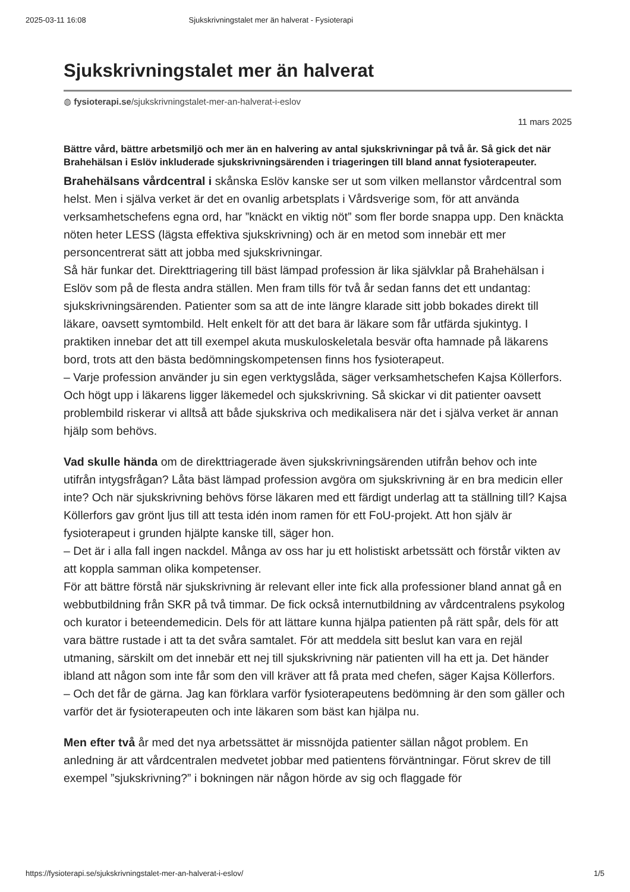2025-03-11 16:08 Sjukskrivningstalet mer än halverat - Fysioterapi
Sjukskrivningstalet mer än halverat
◍ fysioterapi.se/sjukskrivningstalet-mer-an-halverat-i-eslov
11 mars 2025
Bättre vård, bättre arbetsmiljö och mer än en halvering av antal sjukskrivningar på två år. Så gick det när Brahehälsan i Eslöv inkluderade sjukskrivningsärenden i triageringen till bland annat fysioterapeuter.
Brahehälsans vårdcentral i skånska Eslöv kanske ser ut som vilken mellanstor vårdcentral som helst. Men i själva verket är det en ovanlig arbetsplats i Vårdsverige som, för att använda verksamhetschefens egna ord, har ”knäckt en viktig nöt” som fler borde snappa upp. Den knäckta nöten heter LESS (lägsta effektiva sjukskrivning) och är en metod som innebär ett mer personcentrerat sätt att jobba med sjukskrivningar.
Så här funkar det. Direkttriagering till bäst lämpad profession är lika självklar på Brahehälsan i Eslöv som på de flesta andra ställen. Men fram tills för två år sedan fanns det ett undantag: sjukskrivningsärenden. Patienter som sa att de inte längre klarade sitt jobb bokades direkt till läkare, oavsett symtombild. Helt enkelt för att det bara är läkare som får utfärda sjukintyg. I praktiken innebar det att till exempel akuta muskuloskeletala besvär ofta hamnade på läkarens bord, trots att den bästa bedömningskompetensen finns hos fysioterapeut.
– Varje profession använder ju sin egen verktygslåda, säger verksamhetschefen Kajsa Köllerfors. Och högt upp i läkarens ligger läkemedel och sjukskrivning. Så skickar vi dit patienter oavsett problembild riskerar vi alltså att både sjukskriva och medikalisera när det i själva verket är annan hjälp som behövs.
Vad skulle hända om de direkttriagerade även sjukskrivningsärenden utifrån behov och inte utifrån intygsfrågan? Låta bäst lämpad profession avgöra om sjukskrivning är en bra medicin eller inte? Och när sjukskrivning behövs förse läkaren med ett färdigt underlag att ta ställning till? Kajsa Köllerfors gav grönt ljus till att testa idén inom ramen för ett FoU-projekt. Att hon själv är fysioterapeut i grunden hjälpte kanske till, säger hon.
– Det är i alla fall ingen nackdel. Många av oss har ju ett holistiskt arbetssätt och förstår vikten av att koppla samman olika kompetenser.
För att bättre förstå när sjukskrivning är relevant eller inte fick alla professioner bland annat gå en webbutbildning från SKR på två timmar. De fick också internutbildning av vårdcentralens psykolog och kurator i beteendemedicin. Dels för att lättare kunna hjälpa patienten på rätt spår, dels för att vara bättre rustade i att ta det svåra samtalet. För att meddela sitt beslut kan vara en rejäl utmaning, särskilt om det innebär ett nej till sjukskrivning när patienten vill ha ett ja. Det händer ibland att någon som inte får som den vill kräver att få prata med chefen, säger Kajsa Köllerfors.
– Och det får de gärna. Jag kan förklara varför fysioterapeutens bedömning är den som gäller och varför det är fysioterapeuten och inte läkaren som bäst kan hjälpa nu.
Men efter två år med det nya arbetssättet är missnöjda patienter sällan något problem. En anledning är att vårdcentralen medvetet jobbar med patientens förväntningar. Förut skrev de till exempel ”sjukskrivning?” i bokningen när någon hörde av sig och flaggade för
https://fysioterapi.se/sjukskrivningstalet-mer-an-halverat-i-eslov/ 1/5